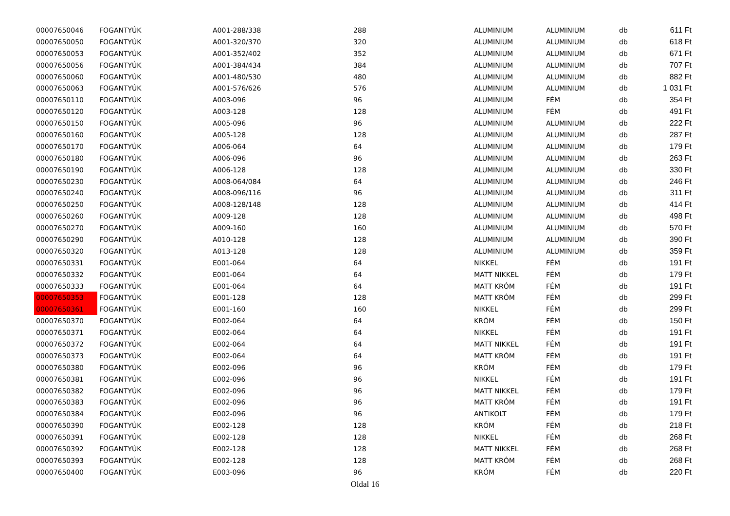| 00007650046 | FOGANTYÚK | A001-288/338 | 288 | ALUMINIUM | ALUMINIUM | db | 611 Ft |
| 00007650050 | FOGANTYÚK | A001-320/370 | 320 | ALUMINIUM | ALUMINIUM | db | 618 Ft |
| 00007650053 | FOGANTYÚK | A001-352/402 | 352 | ALUMINIUM | ALUMINIUM | db | 671 Ft |
| 00007650056 | FOGANTYÚK | A001-384/434 | 384 | ALUMINIUM | ALUMINIUM | db | 707 Ft |
| 00007650060 | FOGANTYÚK | A001-480/530 | 480 | ALUMINIUM | ALUMINIUM | db | 882 Ft |
| 00007650063 | FOGANTYÚK | A001-576/626 | 576 | ALUMINIUM | ALUMINIUM | db | 1 031 Ft |
| 00007650110 | FOGANTYÚK | A003-096 | 96 | ALUMINIUM | FÉM | db | 354 Ft |
| 00007650120 | FOGANTYÚK | A003-128 | 128 | ALUMINIUM | FÉM | db | 491 Ft |
| 00007650150 | FOGANTYÚK | A005-096 | 96 | ALUMINIUM | ALUMINIUM | db | 222 Ft |
| 00007650160 | FOGANTYÚK | A005-128 | 128 | ALUMINIUM | ALUMINIUM | db | 287 Ft |
| 00007650170 | FOGANTYÚK | A006-064 | 64 | ALUMINIUM | ALUMINIUM | db | 179 Ft |
| 00007650180 | FOGANTYÚK | A006-096 | 96 | ALUMINIUM | ALUMINIUM | db | 263 Ft |
| 00007650190 | FOGANTYÚK | A006-128 | 128 | ALUMINIUM | ALUMINIUM | db | 330 Ft |
| 00007650230 | FOGANTYÚK | A008-064/084 | 64 | ALUMINIUM | ALUMINIUM | db | 246 Ft |
| 00007650240 | FOGANTYÚK | A008-096/116 | 96 | ALUMINIUM | ALUMINIUM | db | 311 Ft |
| 00007650250 | FOGANTYÚK | A008-128/148 | 128 | ALUMINIUM | ALUMINIUM | db | 414 Ft |
| 00007650260 | FOGANTYÚK | A009-128 | 128 | ALUMINIUM | ALUMINIUM | db | 498 Ft |
| 00007650270 | FOGANTYÚK | A009-160 | 160 | ALUMINIUM | ALUMINIUM | db | 570 Ft |
| 00007650290 | FOGANTYÚK | A010-128 | 128 | ALUMINIUM | ALUMINIUM | db | 390 Ft |
| 00007650320 | FOGANTYÚK | A013-128 | 128 | ALUMINIUM | ALUMINIUM | db | 359 Ft |
| 00007650331 | FOGANTYÚK | E001-064 | 64 | NIKKEL | FÉM | db | 191 Ft |
| 00007650332 | FOGANTYÚK | E001-064 | 64 | MATT NIKKEL | FÉM | db | 179 Ft |
| 00007650333 | FOGANTYÚK | E001-064 | 64 | MATT KRÓM | FÉM | db | 191 Ft |
| 00007650353 | FOGANTYÚK | E001-128 | 128 | MATT KRÓM | FÉM | db | 299 Ft |
| 00007650361 | FOGANTYÚK | E001-160 | 160 | NIKKEL | FÉM | db | 299 Ft |
| 00007650370 | FOGANTYÚK | E002-064 | 64 | KRÓM | FÉM | db | 150 Ft |
| 00007650371 | FOGANTYÚK | E002-064 | 64 | NIKKEL | FÉM | db | 191 Ft |
| 00007650372 | FOGANTYÚK | E002-064 | 64 | MATT NIKKEL | FÉM | db | 191 Ft |
| 00007650373 | FOGANTYÚK | E002-064 | 64 | MATT KRÓM | FÉM | db | 191 Ft |
| 00007650380 | FOGANTYÚK | E002-096 | 96 | KRÓM | FÉM | db | 179 Ft |
| 00007650381 | FOGANTYÚK | E002-096 | 96 | NIKKEL | FÉM | db | 191 Ft |
| 00007650382 | FOGANTYÚK | E002-096 | 96 | MATT NIKKEL | FÉM | db | 179 Ft |
| 00007650383 | FOGANTYÚK | E002-096 | 96 | MATT KRÓM | FÉM | db | 191 Ft |
| 00007650384 | FOGANTYÚK | E002-096 | 96 | ANTIKOLT | FÉM | db | 179 Ft |
| 00007650390 | FOGANTYÚK | E002-128 | 128 | KRÓM | FÉM | db | 218 Ft |
| 00007650391 | FOGANTYÚK | E002-128 | 128 | NIKKEL | FÉM | db | 268 Ft |
| 00007650392 | FOGANTYÚK | E002-128 | 128 | MATT NIKKEL | FÉM | db | 268 Ft |
| 00007650393 | FOGANTYÚK | E002-128 | 128 | MATT KRÓM | FÉM | db | 268 Ft |
| 00007650400 | FOGANTYÚK | E003-096 | 96 | KRÓM | FÉM | db | 220 Ft |
Oldal 16